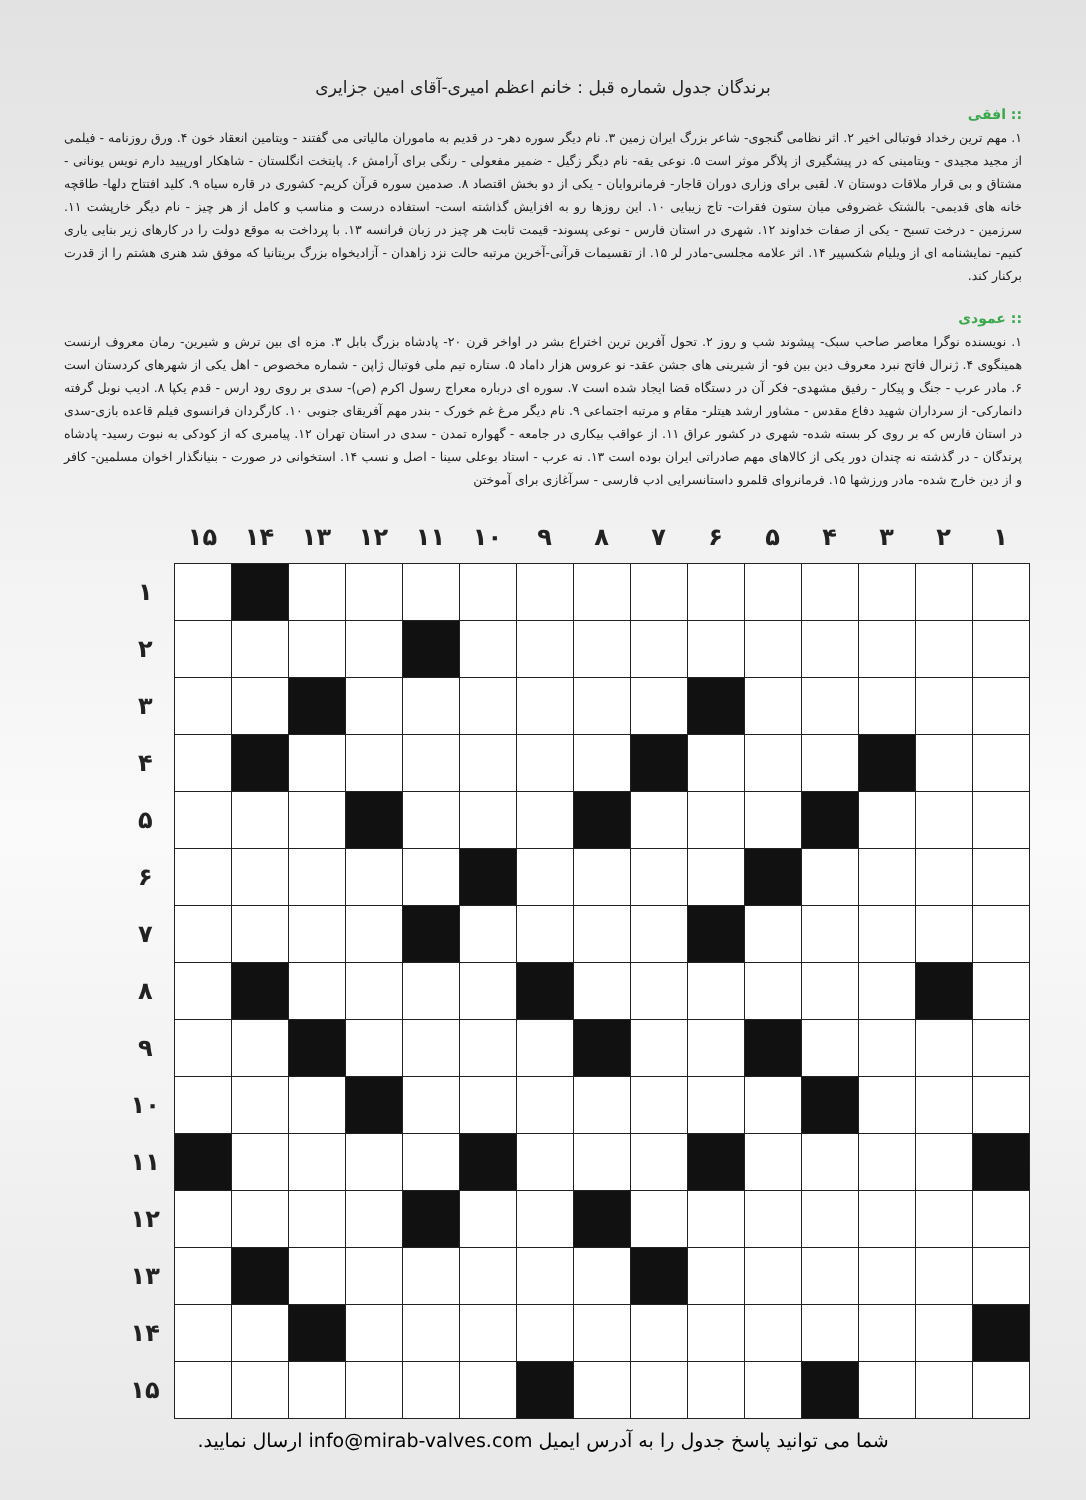برندگان جدول شماره قبل : خانم اعظم امیری-آقای امین جزایری
:: افقی
۱. مهم ترین رخداد فوتبالی اخیر ۲. اثر نظامی گنجوی- شاعر بزرگ ایران زمین ۳. نام دیگر سوره دهر- در قدیم به ماموران مالیاتی می گفتند - ویتامین انعقاد خون ۴. ورق روزنامه - فیلمی از مجید مجیدی - ویتامینی که در پیشگیری از پلاگر موثر است ۵. نوعی یقه- نام دیگر زگیل - ضمیر مفعولی - رنگی برای آرامش ۶. پایتخت انگلستان - شاهکار اورپیید دارم نویس یونانی - مشتاق و بی قرار ملاقات دوستان ۷. لقبی برای وزاری دوران قاجار- فرمانروایان - یکی از دو بخش اقتصاد ۸. صدمین سوره قرآن کریم- کشوری در قاره سیاه ۹. کلید افتتاح دلها- طاقچه خانه های قدیمی- بالشتک غضروفی میان ستون فقرات- تاج زیبایی ۱۰. این روزها رو به افزایش گذاشته است- استفاده درست و مناسب و کامل از هر چیز - نام دیگر خارپشت ۱۱. سرزمین - درخت تسبح - یکی از صفات خداوند ۱۲. شهری در استان فارس - نوعی پسوند- قیمت ثابت هر چیز در زبان فرانسه ۱۳. با پرداخت به موقع دولت را در کارهای زیر بنایی یاری کنیم- نمایشنامه ای از ویلیام شکسپیر ۱۴. اثر علامه مجلسی-مادر لر ۱۵. از تقسیمات قرآنی-آخرین مرتبه حالت نزد زاهدان - آزادیخواه بزرگ بریتانیا که موفق شد هنری هشتم را از قدرت برکنار کند.
:: عمودی
۱. نویسنده نوگرا معاصر صاحب سبک- پیشوند شب و روز ۲. تحول آفرین ترین اختراع بشر در اواخر قرن ۲۰- پادشاه بزرگ بابل ۳. مزه ای بین ترش و شیرین- رمان معروف ارنست همینگوی ۴. ژنرال فاتح نبرد معروف دین بین فو- از شیرینی های جشن عقد- نو عروس هزار داماد ۵. ستاره تیم ملی فوتبال ژاپن - شماره مخصوص - اهل یکی از شهرهای کردستان است ۶. مادر عرب - جنگ و پیکار - رفیق مشهدی- فکر آن در دستگاه قضا ایجاد شده است ۷. سوره ای درباره معراج رسول اکرم (ص)- سدی بر روی رود ارس - قدم یکپا ۸. ادیب نوبل گرفته دانمارکی- از سرداران شهید دفاع مقدس - مشاور ارشد هیتلر- مقام و مرتبه اجتماعی ۹. نام دیگر مرغ غم خورک - بندر مهم آفریقای جنوبی ۱۰. کارگردان فرانسوی فیلم قاعده بازی-سدی در استان فارس که بر روی کر بسته شده- شهری در کشور عراق ۱۱. از عواقب بیکاری در جامعه - گهواره تمدن - سدی در استان تهران ۱۲. پیامبری که از کودکی به نبوت رسید- پادشاه پرندگان - در گذشته نه چندان دور یکی از کالاهای مهم صادراتی ایران بوده است ۱۳. نه عرب - استاد بوعلی سینا - اصل و نسب ۱۴. استخوانی در صورت - بنیانگذار اخوان مسلمین- کافر و از دین خارج شده- مادر ورزشها ۱۵. فرمانروای قلمرو داستانسرایی ادب فارسی - سرآغازی برای آموختن
| ۱ | ۲ | ۳ | ۴ | ۵ | ۶ | ۷ | ۸ | ۹ | ۱۰ | ۱۱ | ۱۲ | ۱۳ | ۱۴ | ۱۵ | |
| --- | --- | --- | --- | --- | --- | --- | --- | --- | --- | --- | --- | --- | --- | --- | --- |
| | | | | | | | | | | | | | | | ۱ |
| | | | | | | | | | | | | | | | ۲ |
| | | | | | | | | | | | | | | | ۳ |
| | | | | | | | | | | | | | | | ۴ |
| | | | | | | | | | | | | | | | ۵ |
| | | | | | | | | | | | | | | | ۶ |
| | | | | | | | | | | | | | | | ۷ |
| | | | | | | | | | | | | | | | ۸ |
| | | | | | | | | | | | | | | | ۹ |
| | | | | | | | | | | | | | | | ۱۰ |
| | | | | | | | | | | | | | | | ۱۱ |
| | | | | | | | | | | | | | | | ۱۲ |
| | | | | | | | | | | | | | | | ۱۳ |
| | | | | | | | | | | | | | | | ۱۴ |
| | | | | | | | | | | | | | | | ۱۵ |
شما می توانید پاسخ جدول را به آدرس ایمیل info@mirab-valves.com ارسال نمایید.